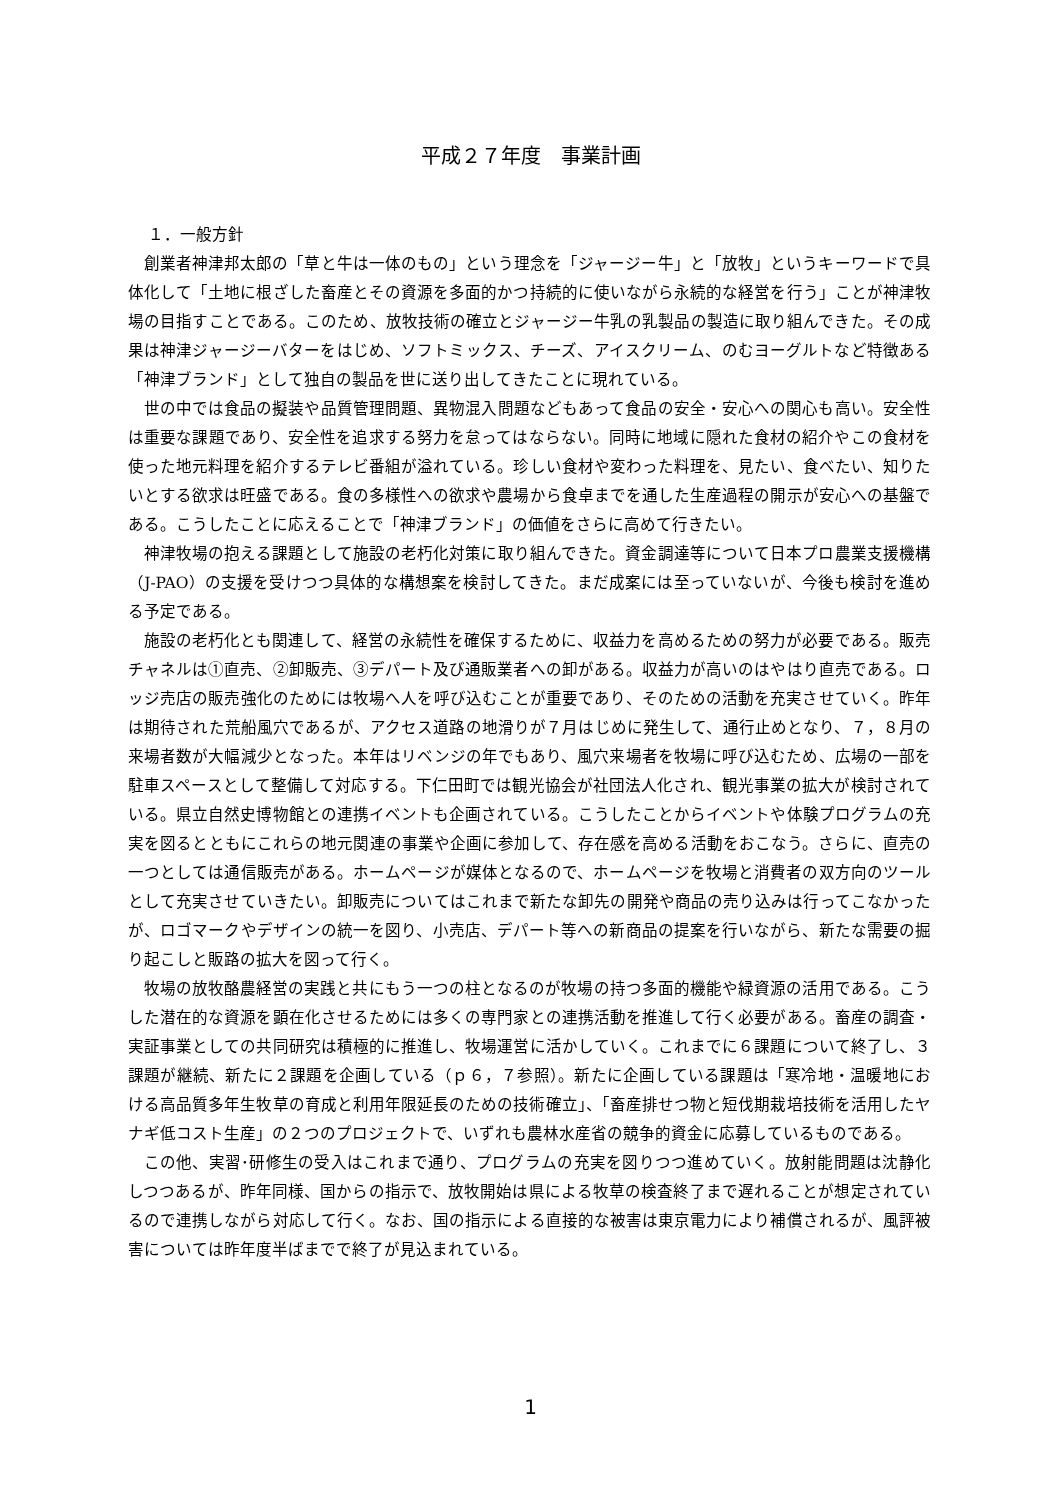平成２７年度　事業計画
１．一般方針
創業者神津邦太郎の「草と牛は一体のもの」という理念を「ジャージー牛」と「放牧」というキーワードで具体化して「土地に根ざした畜産とその資源を多面的かつ持続的に使いながら永続的な経営を行う」ことが神津牧場の目指すことである。このため、放牧技術の確立とジャージー牛乳の乳製品の製造に取り組んできた。その成果は神津ジャージーバターをはじめ、ソフトミックス、チーズ、アイスクリーム、のむヨーグルトなど特徴ある「神津ブランド」として独自の製品を世に送り出してきたことに現れている。
世の中では食品の擬装や品質管理問題、異物混入問題などもあって食品の安全・安心への関心も高い。安全性は重要な課題であり、安全性を追求する努力を怠ってはならない。同時に地域に隠れた食材の紹介やこの食材を使った地元料理を紹介するテレビ番組が溢れている。珍しい食材や変わった料理を、見たい、食べたい、知りたいとする欲求は旺盛である。食の多様性への欲求や農場から食卓までを通した生産過程の開示が安心への基盤である。こうしたことに応えることで「神津ブランド」の価値をさらに高めて行きたい。
神津牧場の抱える課題として施設の老朽化対策に取り組んできた。資金調達等について日本プロ農業支援機構（J-PAO）の支援を受けつつ具体的な構想案を検討してきた。まだ成案には至っていないが、今後も検討を進める予定である。
施設の老朽化とも関連して、経営の永続性を確保するために、収益力を高めるための努力が必要である。販売チャネルは①直売、②卸販売、③デパート及び通販業者への卸がある。収益力が高いのはやはり直売である。ロッジ売店の販売強化のためには牧場へ人を呼び込むことが重要であり、そのための活動を充実させていく。昨年は期待された荒船風穴であるが、アクセス道路の地滑りが７月はじめに発生して、通行止めとなり、７，８月の来場者数が大幅減少となった。本年はリベンジの年でもあり、風穴来場者を牧場に呼び込むため、広場の一部を駐車スペースとして整備して対応する。下仁田町では観光協会が社団法人化され、観光事業の拡大が検討されている。県立自然史博物館との連携イベントも企画されている。こうしたことからイベントや体験プログラムの充実を図るとともにこれらの地元関連の事業や企画に参加して、存在感を高める活動をおこなう。さらに、直売の一つとしては通信販売がある。ホームページが媒体となるので、ホームページを牧場と消費者の双方向のツールとして充実させていきたい。卸販売についてはこれまで新たな卸先の開発や商品の売り込みは行ってこなかったが、ロゴマークやデザインの統一を図り、小売店、デパート等への新商品の提案を行いながら、新たな需要の掘り起こしと販路の拡大を図って行く。
牧場の放牧酪農経営の実践と共にもう一つの柱となるのが牧場の持つ多面的機能や緑資源の活用である。こうした潜在的な資源を顕在化させるためには多くの専門家との連携活動を推進して行く必要がある。畜産の調査・実証事業としての共同研究は積極的に推進し、牧場運営に活かしていく。これまでに６課題について終了し、３課題が継続、新たに２課題を企画している（ｐ６，７参照）。新たに企画している課題は「寒冷地・温暖地における高品質多年生牧草の育成と利用年限延長のための技術確立」、「畜産排せつ物と短伐期栽培技術を活用したヤナギ低コスト生産」の２つのプロジェクトで、いずれも農林水産省の競争的資金に応募しているものである。
この他、実習･研修生の受入はこれまで通り、プログラムの充実を図りつつ進めていく。放射能問題は沈静化しつつあるが、昨年同様、国からの指示で、放牧開始は県による牧草の検査終了まで遅れることが想定されているので連携しながら対応して行く。なお、国の指示による直接的な被害は東京電力により補償されるが、風評被害については昨年度半ばまでで終了が見込まれている。
1